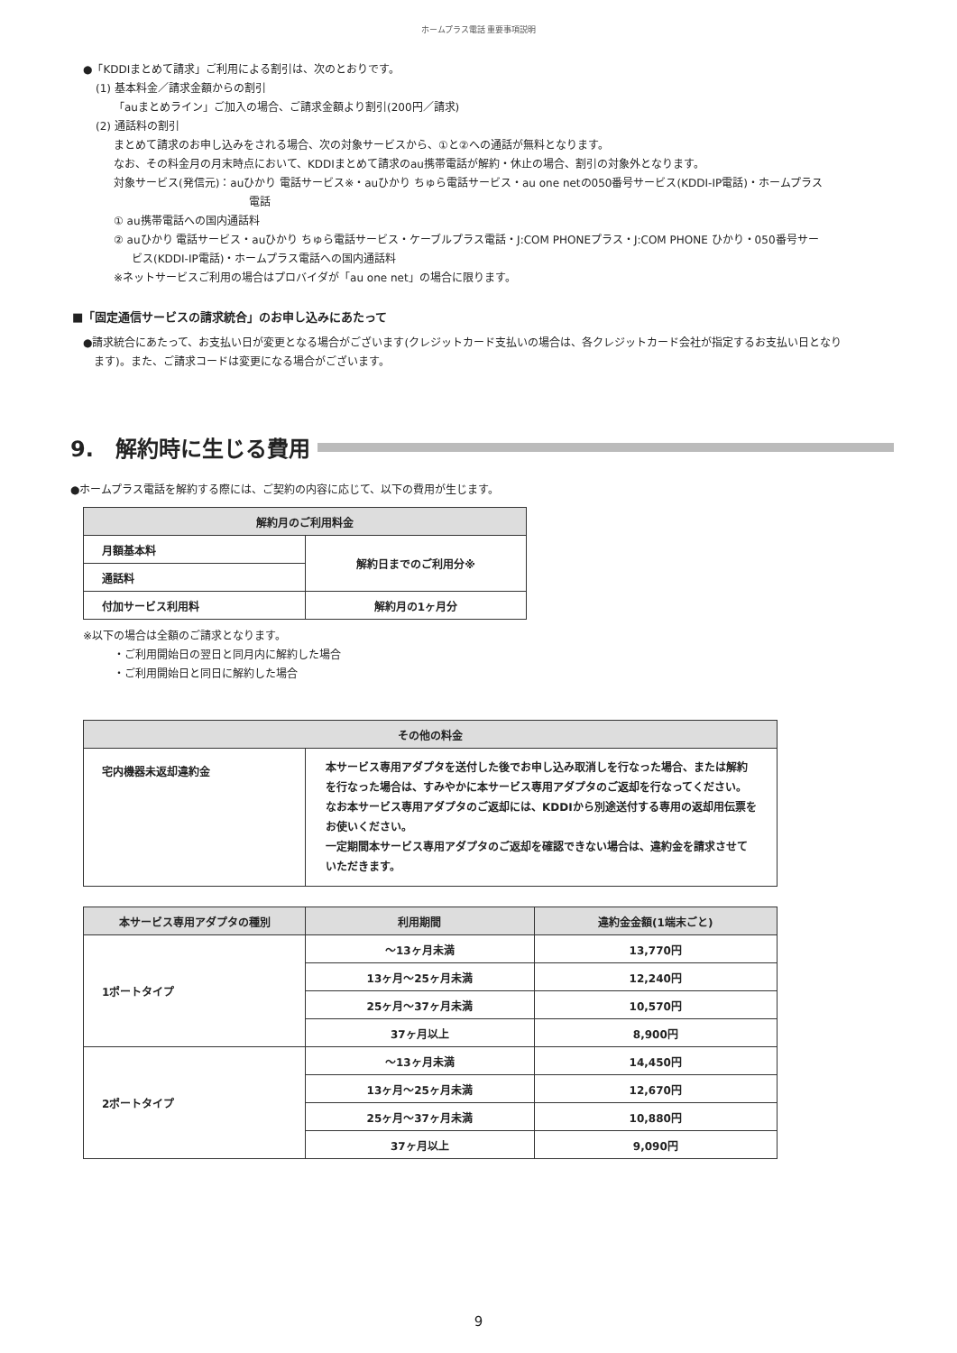ホームプラス電話 重要事項説明
●「KDDIまとめて請求」ご利用による割引は、次のとおりです。
(1) 基本料金／請求金額からの割引
「auまとめライン」ご加入の場合、ご請求金額より割引(200円／請求)
(2) 通話料の割引
まとめて請求のお申し込みをされる場合、次の対象サービスから、①と②への通話が無料となります。
なお、その料金月の月末時点において、KDDIまとめて請求のau携帯電話が解約・休止の場合、割引の対象外となります。
対象サービス(発信元)：auひかり 電話サービス※・auひかり ちゅら電話サービス・au one netの050番号サービス(KDDI-IP電話)・ホームプラス
電話
① au携帯電話への国内通話料
② auひかり 電話サービス・auひかり ちゅら電話サービス・ケーブルプラス電話・J:COM PHONEプラス・J:COM PHONE ひかり・050番号サー
ビス(KDDI-IP電話)・ホームプラス電話への国内通話料
※ネットサービスご利用の場合はプロバイダが「au one net」の場合に限ります。
■「固定通信サービスの請求統合」のお申し込みにあたって
●請求統合にあたって、お支払い日が変更となる場合がございます(クレジットカード支払いの場合は、各クレジットカード会社が指定するお支払い日となり
　ます)。また、ご請求コードは変更になる場合がございます。
9.　解約時に生じる費用
●ホームプラス電話を解約する際には、ご契約の内容に応じて、以下の費用が生じます。
| 解約月のご利用料金 | |
| --- | --- |
| 月額基本料 | 解約日までのご利用分※ |
| 通話料 | |
| 付加サービス利用料 | 解約月の1ヶ月分 |
※以下の場合は全額のご請求となります。
・ご利用開始日の翌日と同月内に解約した場合
・ご利用開始日と同日に解約した場合
| その他の料金 | |
| --- | --- |
| 宅内機器未返却違約金 | 本サービス専用アダプタを送付した後でお申し込み取消しを行なった場合、または解約を行なった場合は、すみやかに本サービス専用アダプタのご返却を行なってください。 なお本サービス専用アダプタのご返却には、KDDIから別途送付する専用の返却用伝票をお使いください。 一定期間本サービス専用アダプタのご返却を確認できない場合は、違約金を請求させていただきます。 |
| 本サービス専用アダプタの種別 | 利用期間 | 違約金金額(1端末ごと) |
| --- | --- | --- |
| 1ポートタイプ | 〜13ヶ月未満 | 13,770円 |
| | 13ヶ月〜25ヶ月未満 | 12,240円 |
| | 25ヶ月〜37ヶ月未満 | 10,570円 |
| | 37ヶ月以上 | 8,900円 |
| 2ポートタイプ | 〜13ヶ月未満 | 14,450円 |
| | 13ヶ月〜25ヶ月未満 | 12,670円 |
| | 25ヶ月〜37ヶ月未満 | 10,880円 |
| | 37ヶ月以上 | 9,090円 |
9